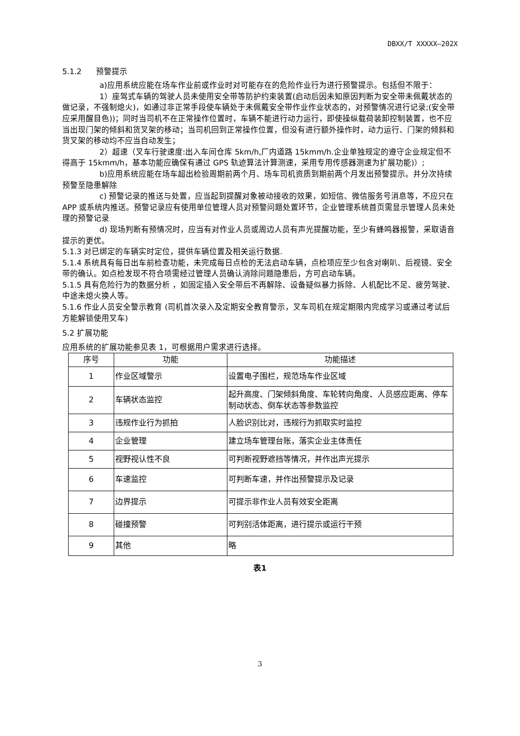DBXX/T XXXXX—202X
5.1.2 预警提示
a)应用系统应能在场车作业前或作业时对可能存在的危险作业行为进行预警提示。包括但不限于：
1）座驾式车辆的驾驶人员未使用安全带等防护约束装置(启动后因未知原因判断为安全带未佩戴状态的做记录，不强制熄火)，如通过非正常手段使车辆处于未佩戴安全带作业作业状态的，对预警情况进行记录;(安全带应采用醒目色))；同时当司机不在正常操作位置时，车辆不能进行动力运行，即使操纵载荷装卸控制装置，也不应当出现门架的倾斜和货叉架的移动；当司机回到正常操作位置，但没有进行额外操作时，动力运行、门架的倾斜和货叉架的移动均不应当自动发生；
2）超速（叉车行驶速度:出入车间仓库 5km/h,厂内道路 15kmm/h.企业单独规定的遵守企业规定但不得高于 15kmm/h，基本功能应确保有通过 GPS 轨迹算法计算测速，采用专用传感器测速为扩展功能)）;
b)应用系统应能在场车超出检验周期前两个月、场车司机资质到期前两个月发出预警提示。并分次持续预警至隐患解除
c) 预警记录的推送与处置，应当起到提醒对象被动接收的效果，如短信、微信服务号消息等，不应只在 APP 或系统内推送。预警记录应有使用单位管理人员对预警问题处置环节，企业管理系统首页需显示管理人员未处理的预警记录
d) 现场判断有预情况时，应当有对作业人员或周边人员有声光提醒功能，至少有蜂鸣器报警，采取语音提示的更优。
5.1.3 对已绑定的车辆实时定位，提供车辆位置及相关运行数据.
5.1.4 系统具有每日出车前检查功能，未完成每日点检的无法启动车辆，点检项应至少包含对喇叭、后视镜、安全带的确认。如点检发现不符合项需经过管理人员确认消除问题隐患后，方可启动车辆。
5.1.5 具有危险行为的数据分析 ，如固定插入安全带后不再解除、设备疑似暴力拆除、人机配比不足、疲劳驾驶、中途未熄火换人等。
5.1.6 作业人员安全警示教育 (司机首次录入及定期安全教育警示，叉车司机在规定期限内完成学习或通过考试后方能解锁使用叉车)
5.2 扩展功能
应用系统的扩展功能参见表 1，可根据用户需求进行选择。
| 序号 | 功能 | 功能描述 |
| --- | --- | --- |
| 1 | 作业区域警示 | 设置电子围栏，规范场车作业区域 |
| 2 | 车辆状态监控 | 起升高度、门架倾斜角度、车轮转向角度、人员感应距离、停车制动状态、倒车状态等参数监控 |
| 3 | 违规作业行为抓拍 | 人脸识别比对，违规行为抓取实时监控 |
| 4 | 企业管理 | 建立场车管理台账，落实企业主体责任 |
| 5 | 视野视认性不良 | 可判断视野遮挡等情况，并作出声光提示 |
| 6 | 车速监控 | 可判断车速，并作出预警提示及记录 |
| 7 | 边界提示 | 可提示非作业人员有效安全距离 |
| 8 | 碰撞预警 | 可判别活体距离，进行提示或运行干预 |
| 9 | 其他 | 略 |
表1
3